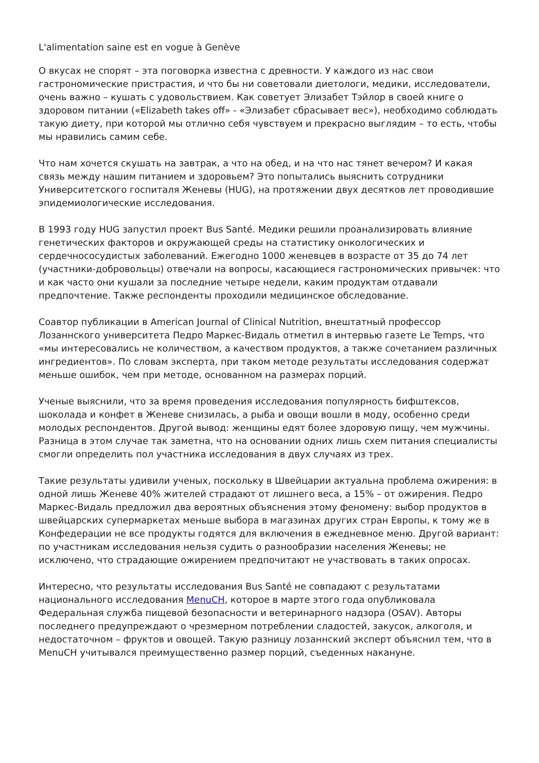L'alimentation saine est en vogue à Genève
О вкусах не спорят – эта поговорка известна с древности. У каждого из нас свои гастрономические пристрастия, и что бы ни советовали диетологи, медики, исследователи, очень важно – кушать с удовольствием. Как советует Элизабет Тэйлор в своей книге о здоровом питании («Elizabeth takes off» - «Элизабет сбрасывает вес»), необходимо соблюдать такую диету, при которой мы отлично себя чувствуем и прекрасно выглядим – то есть, чтобы мы нравились самим себе.
Что нам хочется скушать на завтрак, а что на обед, и на что нас тянет вечером? И какая связь между нашим питанием и здоровьем? Это попытались выяснить сотрудники Университетского госпиталя Женевы (HUG), на протяжении двух десятков лет проводившие эпидемиологические исследования.
В 1993 году HUG запустил проект Bus Santé. Медики решили проанализировать влияние генетических факторов и окружающей среды на статистику онкологических и сердечнососудистых заболеваний. Ежегодно 1000 женевцев в возрасте от 35 до 74 лет (участники-добровольцы) отвечали на вопросы, касающиеся гастрономических привычек: что и как часто они кушали за последние четыре недели, каким продуктам отдавали предпочтение. Также респонденты проходили медицинское обследование.
Соавтор публикации в American Journal of Clinical Nutrition, внештатный профессор Лозаннского университета Педро Маркес-Видаль отметил в интервью газете Le Temps, что «мы интересовались не количеством, а качеством продуктов, а также сочетанием различных ингредиентов». По словам эксперта, при таком методе результаты исследования содержат меньше ошибок, чем при методе, основанном на размерах порций.
Ученые выяснили, что за время проведения исследования популярность бифштексов, шоколада и конфет в Женеве снизилась, а рыба и овощи вошли в моду, особенно среди молодых респондентов. Другой вывод: женщины едят более здоровую пищу, чем мужчины. Разница в этом случае так заметна, что на основании одних лишь схем питания специалисты смогли определить пол участника исследования в двух случаях из трех.
Такие результаты удивили ученых, поскольку в Швейцарии актуальна проблема ожирения: в одной лишь Женеве 40% жителей страдают от лишнего веса, а 15% – от ожирения. Педро Маркес-Видаль предложил два вероятных объяснения этому феномену: выбор продуктов в швейцарских супермаркетах меньше выбора в магазинах других стран Европы, к тому же в Конфедерации не все продукты годятся для включения в ежедневное меню. Другой вариант: по участникам исследования нельзя судить о разнообразии населения Женевы; не исключено, что страдающие ожирением предпочитают не участвовать в таких опросах.
Интересно, что результаты исследования Bus Santé не совпадают с результатами национального исследования MenuCH, которое в марте этого года опубликовала Федеральная служба пищевой безопасности и ветеринарного надзора (OSAV). Авторы последнего предупреждают о чрезмерном потреблении сладостей, закусок, алкоголя, и недостаточном – фруктов и овощей. Такую разницу лозаннский эксперт объяснил тем, что в MenuCH учитывался преимущественно размер порций, съеденных накануне.